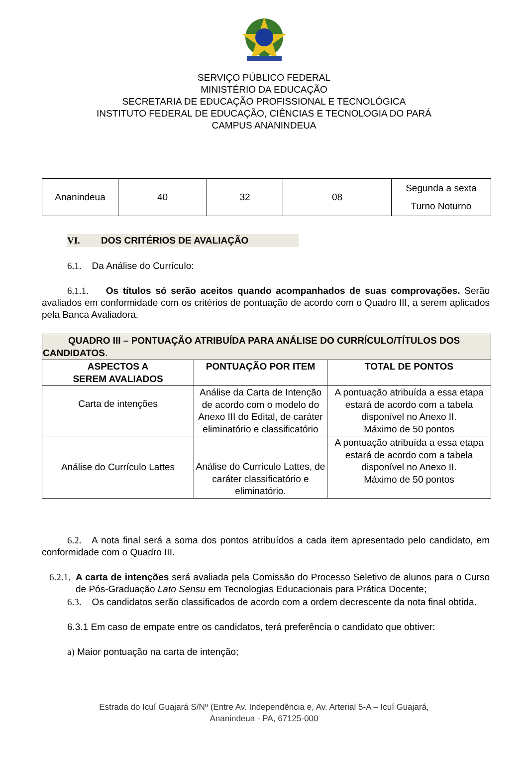SERVIÇO PÚBLICO FEDERAL
MINISTÉRIO DA EDUCAÇÃO
SECRETARIA DE EDUCAÇÃO PROFISSIONAL E TECNOLÓGICA
INSTITUTO FEDERAL DE EDUCAÇÃO, CIÊNCIAS E TECNOLOGIA DO PARÁ
CAMPUS ANANINDEUA
| Ananindeua | 40 | 32 | 08 | Segunda a sexta Turno Noturno |
VI. DOS CRITÉRIOS DE AVALIAÇÃO
6.1. Da Análise do Currículo:
6.1.1. Os títulos só serão aceitos quando acompanhados de suas comprovações. Serão avaliados em conformidade com os critérios de pontuação de acordo com o Quadro III, a serem aplicados pela Banca Avaliadora.
| QUADRO III – PONTUAÇÃO ATRIBUÍDA PARA ANÁLISE DO CURRÍCULO/TÍTULOS DOS CANDIDATOS . | | |
| --- | --- | --- |
| ASPECTOS A SEREM AVALIADOS | PONTUAÇÃO POR ITEM | TOTAL DE PONTOS |
| Carta de intenções | Análise da Carta de Intenção de acordo com o modelo do Anexo III do Edital, de caráter eliminatório e classificatório | A pontuação atribuída a essa etapa estará de acordo com a tabela disponível no Anexo II. Máximo de 50 pontos |
| Análise do Currículo Lattes | Análise do Currículo Lattes, de caráter classificatório e eliminatório. | A pontuação atribuída a essa etapa estará de acordo com a tabela disponível no Anexo II. Máximo de 50 pontos |
6.2. A nota final será a soma dos pontos atribuídos a cada item apresentado pelo candidato, em conformidade com o Quadro III.
6.2.1.
A carta de intenções será avaliada pela Comissão do Processo Seletivo de alunos para o Curso de Pós-Graduação Lato Sensu em Tecnologias Educacionais para Prática Docente;
6.3. Os candidatos serão classificados de acordo com a ordem decrescente da nota final obtida.
6.3.1 Em caso de empate entre os candidatos, terá preferência o candidato que obtiver:
a) Maior pontuação na carta de intenção;
Estrada do Icuí Guajará S/Nº (Entre Av. Independência e, Av. Arterial 5-A – Icuí Guajará,
Ananindeua - PA, 67125-000